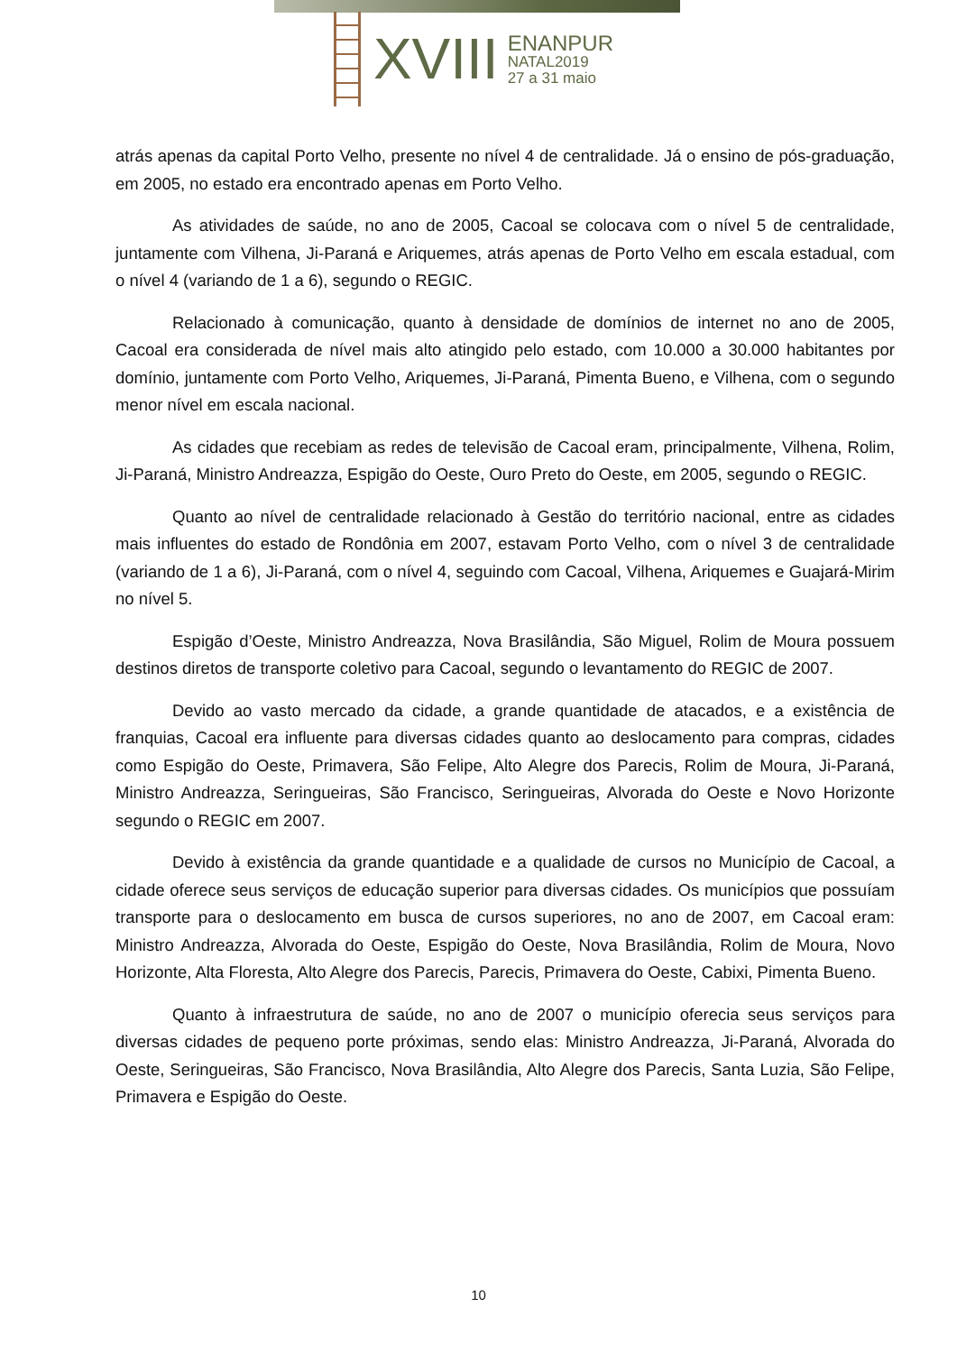XVIII
ENANPUR
NATAL2019
27 a 31 maio
atrás apenas da capital Porto Velho, presente no nível 4 de centralidade. Já o ensino de pós-graduação, em 2005, no estado era encontrado apenas em Porto Velho.
As atividades de saúde, no ano de 2005, Cacoal se colocava com o nível 5 de centralidade, juntamente com Vilhena, Ji-Paraná e Ariquemes, atrás apenas de Porto Velho em escala estadual, com o nível 4 (variando de 1 a 6), segundo o REGIC.
Relacionado à comunicação, quanto à densidade de domínios de internet no ano de 2005, Cacoal era considerada de nível mais alto atingido pelo estado, com 10.000 a 30.000 habitantes por domínio, juntamente com Porto Velho, Ariquemes, Ji-Paraná, Pimenta Bueno, e Vilhena, com o segundo menor nível em escala nacional.
As cidades que recebiam as redes de televisão de Cacoal eram, principalmente, Vilhena, Rolim, Ji-Paraná, Ministro Andreazza, Espigão do Oeste, Ouro Preto do Oeste, em 2005, segundo o REGIC.
Quanto ao nível de centralidade relacionado à Gestão do território nacional, entre as cidades mais influentes do estado de Rondônia em 2007, estavam Porto Velho, com o nível 3 de centralidade (variando de 1 a 6), Ji-Paraná, com o nível 4, seguindo com Cacoal, Vilhena, Ariquemes e Guajará-Mirim no nível 5.
Espigão d’Oeste, Ministro Andreazza, Nova Brasilândia, São Miguel, Rolim de Moura possuem destinos diretos de transporte coletivo para Cacoal, segundo o levantamento do REGIC de 2007.
Devido ao vasto mercado da cidade, a grande quantidade de atacados, e a existência de franquias, Cacoal era influente para diversas cidades quanto ao deslocamento para compras, cidades como Espigão do Oeste, Primavera, São Felipe, Alto Alegre dos Parecis, Rolim de Moura, Ji-Paraná, Ministro Andreazza, Seringueiras, São Francisco, Seringueiras, Alvorada do Oeste e Novo Horizonte segundo o REGIC em 2007.
Devido à existência da grande quantidade e a qualidade de cursos no Município de Cacoal, a cidade oferece seus serviços de educação superior para diversas cidades. Os municípios que possuíam transporte para o deslocamento em busca de cursos superiores, no ano de 2007, em Cacoal eram: Ministro Andreazza, Alvorada do Oeste, Espigão do Oeste, Nova Brasilândia, Rolim de Moura, Novo Horizonte, Alta Floresta, Alto Alegre dos Parecis, Parecis, Primavera do Oeste, Cabixi, Pimenta Bueno.
Quanto à infraestrutura de saúde, no ano de 2007 o município oferecia seus serviços para diversas cidades de pequeno porte próximas, sendo elas: Ministro Andreazza, Ji-Paraná, Alvorada do Oeste, Seringueiras, São Francisco, Nova Brasilândia, Alto Alegre dos Parecis, Santa Luzia, São Felipe, Primavera e Espigão do Oeste.
10